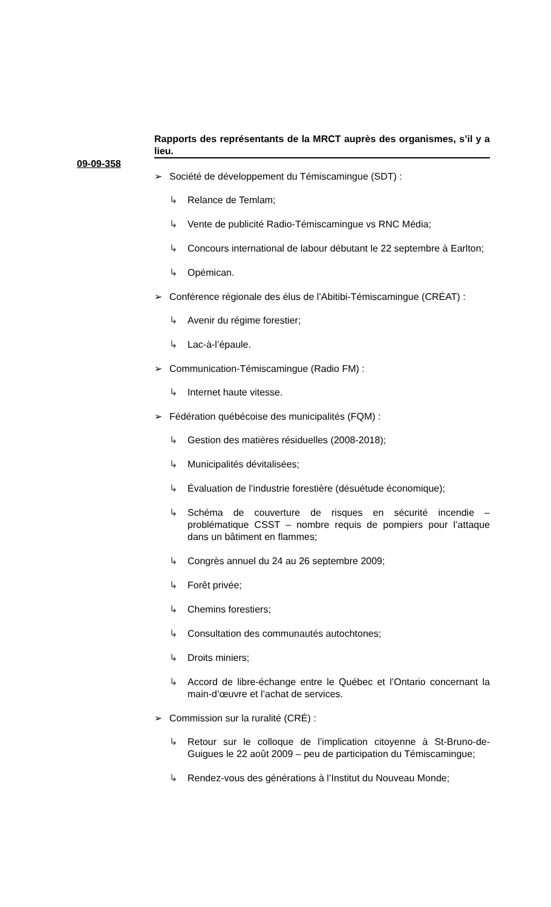09-09-358
Rapports des représentants de la MRCT auprès des organismes, s’il y a lieu.
➢ Société de développement du Témiscamingue (SDT) :
↳ Relance de Temlam;
↳ Vente de publicité Radio-Témiscamingue vs RNC Média;
↳ Concours international de labour débutant le 22 septembre à Earlton;
↳ Opémican.
➢ Conférence régionale des élus de l’Abitibi-Témiscamingue (CRÉAT) :
↳ Avenir du régime forestier;
↳ Lac-à-l’épaule.
➢ Communication-Témiscamingue (Radio FM) :
↳ Internet haute vitesse.
➢ Fédération québécoise des municipalités (FQM) :
↳ Gestion des matières résiduelles (2008-2018);
↳ Municipalités dévitalisées;
↳ Évaluation de l’industrie forestière (désuétude économique);
↳ Schéma de couverture de risques en sécurité incendie – problématique CSST – nombre requis de pompiers pour l’attaque dans un bâtiment en flammes;
↳ Congrès annuel du 24 au 26 septembre 2009;
↳ Forêt privée;
↳ Chemins forestiers;
↳ Consultation des communautés autochtones;
↳ Droits miniers;
↳ Accord de libre-échange entre le Québec et l’Ontario concernant la main-d’œuvre et l’achat de services.
➢ Commission sur la ruralité (CRÉ) :
↳ Retour sur le colloque de l’implication citoyenne à St-Bruno-de-Guigues le 22 août 2009 – peu de participation du Témiscamingue;
↳ Rendez-vous des générations à l’Institut du Nouveau Monde;